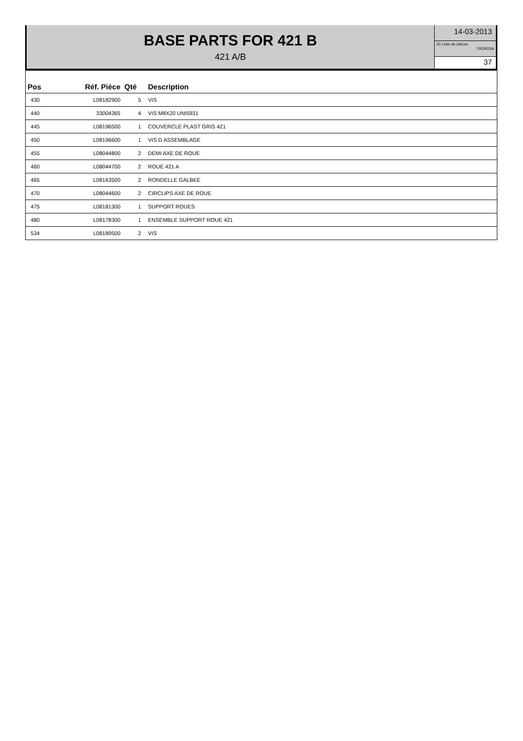BASE PARTS FOR 421 B
421 A/B
14-03-2013
ID Liste de pièces
DX2915A
37
| Pos | Réf. Pièce | Qté | Description |
| --- | --- | --- | --- |
| 430 | L08182900 | 5 | VIS |
| 440 | 33004365 | 4 | VIS M8X20 UNI5931 |
| 445 | L08196500 | 1 | COUVERCLE PLAST GRIS 421 |
| 450 | L08196600 | 1 | VIS D ASSEMBLAGE |
| 455 | L08044800 | 2 | DEMI AXE DE ROUE |
| 460 | L08044700 | 2 | ROUE 421 A |
| 465 | L08163500 | 2 | RONDELLE GALBEE |
| 470 | L08044600 | 2 | CIRCLIPS AXE DE ROUE |
| 475 | L08181300 | 1 | SUPPORT ROUES |
| 480 | L08178300 | 1 | ENSEMBLE SUPPORT ROUE 421 |
| 534 | L08189500 | 2 | VIS |